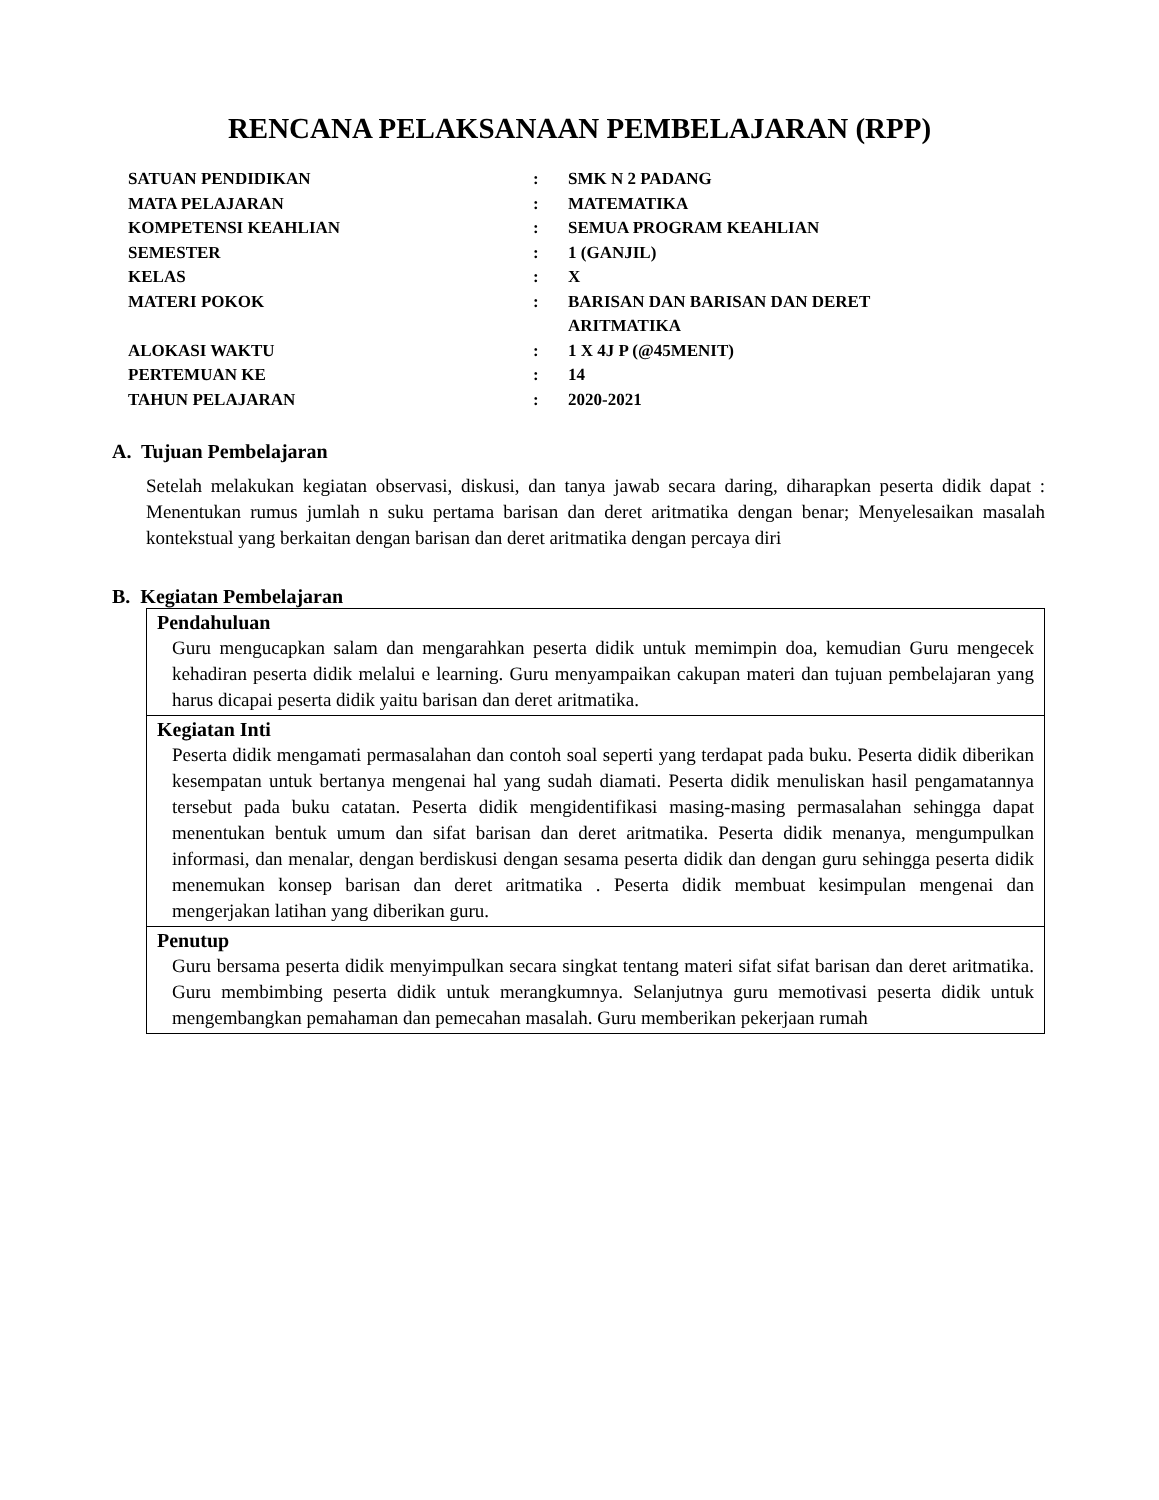RENCANA PELAKSANAAN PEMBELAJARAN (RPP)
| SATUAN PENDIDIKAN | : | SMK N 2 PADANG |
| MATA PELAJARAN | : | MATEMATIKA |
| KOMPETENSI KEAHLIAN | : | SEMUA PROGRAM KEAHLIAN |
| SEMESTER | : | 1 (GANJIL) |
| KELAS | : | X |
| MATERI POKOK | : | BARISAN DAN BARISAN DAN DERET ARITMATIKA |
| ALOKASI WAKTU | : | 1 X 4J P (@45MENIT) |
| PERTEMUAN KE | : | 14 |
| TAHUN PELAJARAN | : | 2020-2021 |
A. Tujuan Pembelajaran
Setelah melakukan kegiatan observasi, diskusi, dan tanya jawab secara daring, diharapkan peserta didik dapat : Menentukan rumus jumlah n suku pertama barisan dan deret aritmatika dengan benar; Menyelesaikan masalah kontekstual yang berkaitan dengan barisan dan deret aritmatika dengan percaya diri
B. Kegiatan Pembelajaran
| Pendahuluan Guru mengucapkan salam dan mengarahkan peserta didik untuk memimpin doa, kemudian Guru mengecek kehadiran peserta didik melalui e learning. Guru menyampaikan cakupan materi dan tujuan pembelajaran yang harus dicapai peserta didik yaitu barisan dan deret aritmatika. |
| Kegiatan Inti Peserta didik mengamati permasalahan dan contoh soal seperti yang terdapat pada buku. Peserta didik diberikan kesempatan untuk bertanya mengenai hal yang sudah diamati. Peserta didik menuliskan hasil pengamatannya tersebut pada buku catatan. Peserta didik mengidentifikasi masing-masing permasalahan sehingga dapat menentukan bentuk umum dan sifat barisan dan deret aritmatika. Peserta didik menanya, mengumpulkan informasi, dan menalar, dengan berdiskusi dengan sesama peserta didik dan dengan guru sehingga peserta didik menemukan konsep barisan dan deret aritmatika . Peserta didik membuat kesimpulan mengenai dan mengerjakan latihan yang diberikan guru. |
| Penutup Guru bersama peserta didik menyimpulkan secara singkat tentang materi sifat sifat barisan dan deret aritmatika. Guru membimbing peserta didik untuk merangkumnya. Selanjutnya guru memotivasi peserta didik untuk mengembangkan pemahaman dan pemecahan masalah. Guru memberikan pekerjaan rumah |